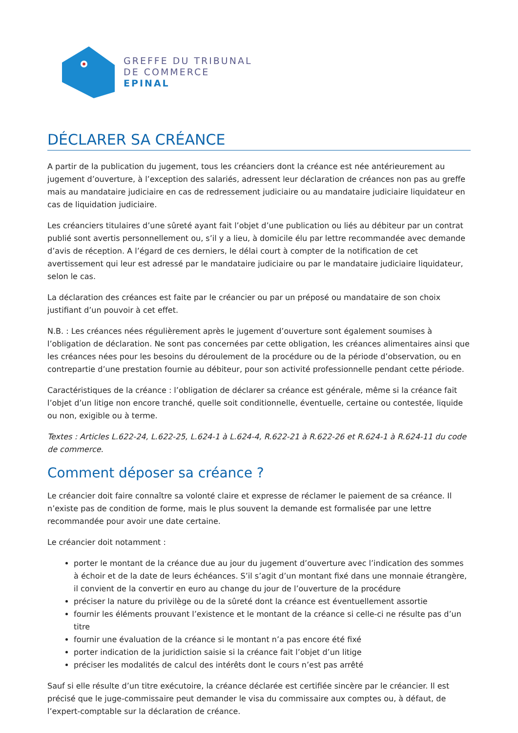GREFFE DU TRIBUNAL
DE COMMERCE
EPINAL
DÉCLARER SA CRÉANCE
A partir de la publication du jugement, tous les créanciers dont la créance est née antérieurement au jugement d’ouverture, à l’exception des salariés, adressent leur déclaration de créances non pas au greffe mais au mandataire judiciaire en cas de redressement judiciaire ou au mandataire judiciaire liquidateur en cas de liquidation judiciaire.
Les créanciers titulaires d’une sûreté ayant fait l’objet d’une publication ou liés au débiteur par un contrat publié sont avertis personnellement ou, s’il y a lieu, à domicile élu par lettre recommandée avec demande d’avis de réception. A l’égard de ces derniers, le délai court à compter de la notification de cet avertissement qui leur est adressé par le mandataire judiciaire ou par le mandataire judiciaire liquidateur, selon le cas.
La déclaration des créances est faite par le créancier ou par un préposé ou mandataire de son choix justifiant d’un pouvoir à cet effet.
N.B. : Les créances nées régulièrement après le jugement d’ouverture sont également soumises à l’obligation de déclaration. Ne sont pas concernées par cette obligation, les créances alimentaires ainsi que les créances nées pour les besoins du déroulement de la procédure ou de la période d’observation, ou en contrepartie d’une prestation fournie au débiteur, pour son activité professionnelle pendant cette période.
Caractéristiques de la créance : l’obligation de déclarer sa créance est générale, même si la créance fait l’objet d’un litige non encore tranché, quelle soit conditionnelle, éventuelle, certaine ou contestée, liquide ou non, exigible ou à terme.
Textes : Articles L.622-24, L.622-25, L.624-1 à L.624-4, R.622-21 à R.622-26 et R.624-1 à R.624-11 du code de commerce.
Comment déposer sa créance ?
Le créancier doit faire connaître sa volonté claire et expresse de réclamer le paiement de sa créance. Il n’existe pas de condition de forme, mais le plus souvent la demande est formalisée par une lettre recommandée pour avoir une date certaine.
Le créancier doit notamment :
porter le montant de la créance due au jour du jugement d’ouverture avec l’indication des sommes à échoir et de la date de leurs échéances. S’il s’agit d’un montant fixé dans une monnaie étrangère, il convient de la convertir en euro au change du jour de l’ouverture de la procédure
préciser la nature du privilège ou de la sûreté dont la créance est éventuellement assortie
fournir les éléments prouvant l’existence et le montant de la créance si celle-ci ne résulte pas d’un titre
fournir une évaluation de la créance si le montant n’a pas encore été fixé
porter indication de la juridiction saisie si la créance fait l’objet d’un litige
préciser les modalités de calcul des intérêts dont le cours n’est pas arrêté
Sauf si elle résulte d’un titre exécutoire, la créance déclarée est certifiée sincère par le créancier. Il est précisé que le juge-commissaire peut demander le visa du commissaire aux comptes ou, à défaut, de l’expert-comptable sur la déclaration de créance.